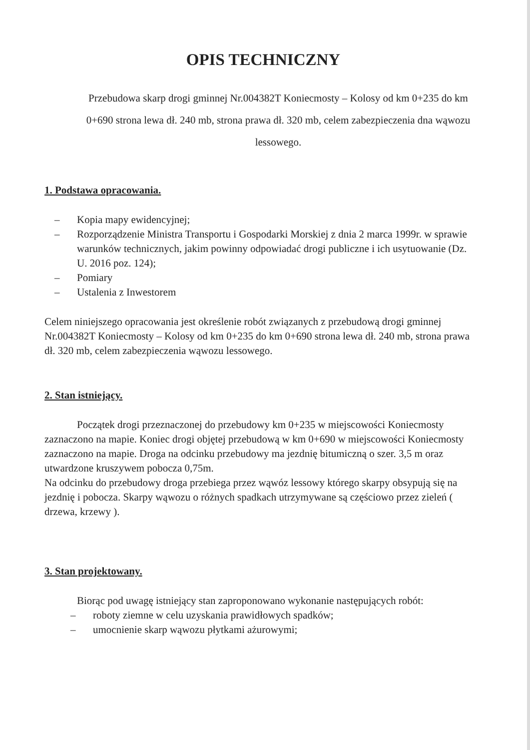OPIS TECHNICZNY
Przebudowa skarp drogi gminnej Nr.004382T Koniecmosty – Kolosy od km 0+235 do km 0+690 strona lewa dł. 240 mb, strona prawa dł. 320 mb, celem zabezpieczenia dna wąwozu lessowego.
1. Podstawa opracowania.
– Kopia mapy ewidencyjnej;
– Rozporządzenie Ministra Transportu i Gospodarki Morskiej z dnia 2 marca 1999r. w sprawie warunków technicznych, jakim powinny odpowiadać drogi publiczne i ich usytuowanie (Dz. U. 2016 poz. 124);
– Pomiary
– Ustalenia z Inwestorem
Celem niniejszego opracowania jest określenie robót związanych z przebudową drogi gminnej Nr.004382T Koniecmosty – Kolosy od km 0+235 do km 0+690 strona lewa dł. 240 mb, strona prawa dł. 320 mb, celem zabezpieczenia wąwozu lessowego.
2. Stan istniejący.
Początek drogi przeznaczonej do przebudowy km 0+235 w miejscowości Koniecmosty zaznaczono na mapie. Koniec drogi objętej przebudową w km 0+690 w miejscowości Koniecmosty zaznaczono na mapie. Droga na odcinku przebudowy ma jezdnię bitumiczną o szer. 3,5 m oraz utwardzone kruszywem pobocza 0,75m.
Na odcinku do przebudowy droga przebiega przez wąwóz lessowy którego skarpy obsypują się na jezdnię i pobocza. Skarpy wąwozu o różnych spadkach utrzymywane są częściowo przez zieleń ( drzewa, krzewy ).
3. Stan projektowany.
Biorąc pod uwagę istniejący stan zaproponowano wykonanie następujących robót:
– roboty ziemne w celu uzyskania prawidłowych spadków;
– umocnienie skarp wąwozu płytkami ażurowymi;